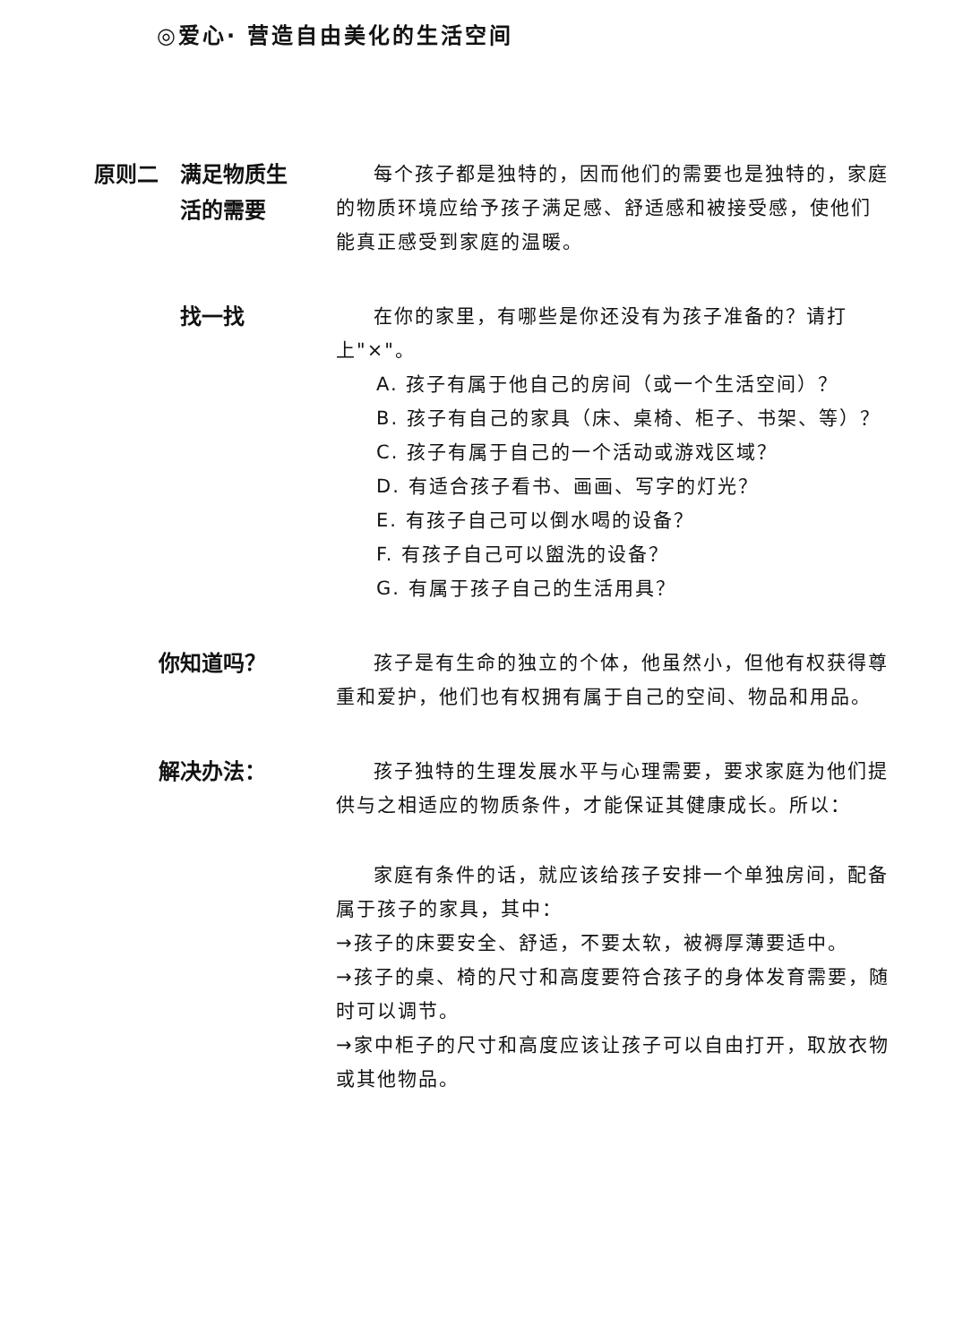◎爱心· 营造自由美化的生活空间
原则二　满足物质生
　　　　活的需要
每个孩子都是独特的，因而他们的需要也是独特的，家庭的物质环境应给予孩子满足感、舒适感和被接受感，使他们能真正感受到家庭的温暖。
　　　　找一找
在你的家里，有哪些是你还没有为孩子准备的？请打上"×"。
A. 孩子有属于他自己的房间（或一个生活空间）？
B. 孩子有自己的家具（床、桌椅、柜子、书架、等）？
C. 孩子有属于自己的一个活动或游戏区域？
D. 有适合孩子看书、画画、写字的灯光？
E. 有孩子自己可以倒水喝的设备？
F. 有孩子自己可以盥洗的设备？
G. 有属于孩子自己的生活用具？
　　　你知道吗？
孩子是有生命的独立的个体，他虽然小，但他有权获得尊重和爱护，他们也有权拥有属于自己的空间、物品和用品。
　　　解决办法：
孩子独特的生理发展水平与心理需要，要求家庭为他们提供与之相适应的物质条件，才能保证其健康成长。所以：
家庭有条件的话，就应该给孩子安排一个单独房间，配备属于孩子的家具，其中：
→孩子的床要安全、舒适，不要太软，被褥厚薄要适中。
→孩子的桌、椅的尺寸和高度要符合孩子的身体发育需要，随时可以调节。
→家中柜子的尺寸和高度应该让孩子可以自由打开，取放衣物或其他物品。